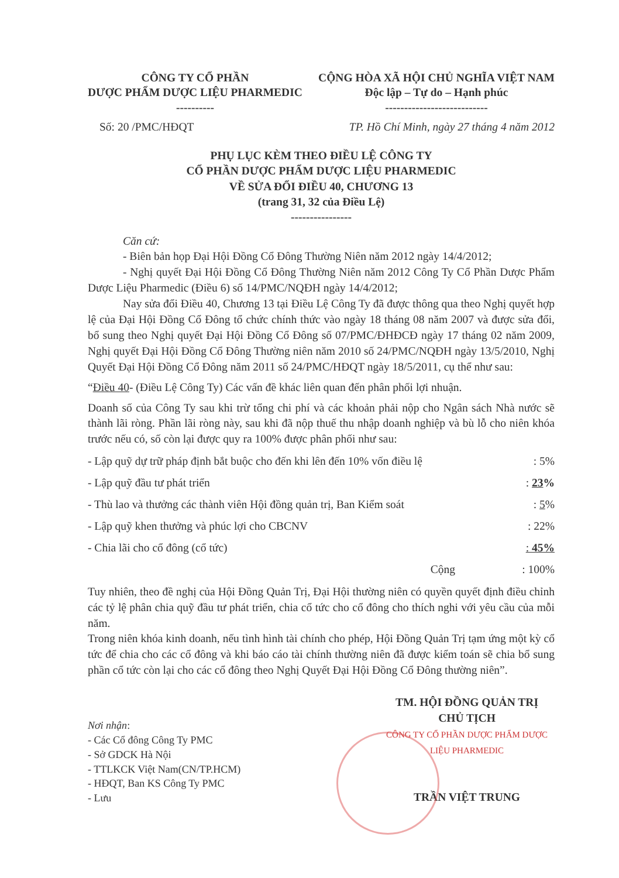CÔNG TY CỔ PHẦN
DƯỢC PHẨM DƯỢC LIỆU PHARMEDIC
----------
CỘNG HÒA XÃ HỘI CHỦ NGHĨA VIỆT NAM
Độc lập – Tự do – Hạnh phúc
---------------------------
Số: 20 /PMC/HĐQT TP. Hồ Chí Minh, ngày 27 tháng 4 năm 2012
PHỤ LỤC KÈM THEO ĐIỀU LỆ CÔNG TY
CỔ PHẦN DƯỢC PHẨM DƯỢC LIỆU PHARMEDIC
VỀ SỬA ĐỔI ĐIỀU 40, CHƯƠNG 13
(trang 31, 32 của Điều Lệ)
----------------
Căn cứ:
- Biên bản họp Đại Hội Đồng Cổ Đông Thường Niên năm 2012 ngày 14/4/2012;
- Nghị quyết Đại Hội Đồng Cổ Đông Thường Niên năm 2012 Công Ty Cổ Phần Dược Phẩm Dược Liệu Pharmedic (Điều 6) số 14/PMC/NQĐH ngày 14/4/2012;
Nay sửa đổi Điều 40, Chương 13 tại Điều Lệ Công Ty đã được thông qua theo Nghị quyết hợp lệ của Đại Hội Đồng Cổ Đông tổ chức chính thức vào ngày 18 tháng 08 năm 2007 và được sửa đổi, bổ sung theo Nghị quyết Đại Hội Đồng Cổ Đông số 07/PMC/ĐHĐCĐ ngày 17 tháng 02 năm 2009, Nghị quyết Đại Hội Đồng Cổ Đông Thường niên năm 2010 số 24/PMC/NQĐH ngày 13/5/2010, Nghị Quyết Đại Hội Đồng Cổ Đông năm 2011 số 24/PMC/HĐQT ngày 18/5/2011, cụ thể như sau:
“Điều 40- (Điều Lệ Công Ty) Các vấn đề khác liên quan đến phân phối lợi nhuận.
Doanh số của Công Ty sau khi trừ tổng chi phí và các khoản phải nộp cho Ngân sách Nhà nước sẽ thành lãi ròng. Phần lãi ròng này, sau khi đã nộp thuế thu nhập doanh nghiệp và bù lỗ cho niên khóa trước nếu có, số còn lại được quy ra 100% được phân phối như sau:
| - Lập quỹ dự trữ pháp định bắt buộc cho đến khi lên đến 10% vốn điều lệ | : 5% |
| - Lập quỹ đầu tư phát triển | : 23 % |
| - Thù lao và thưởng các thành viên Hội đồng quản trị, Ban Kiểm soát | : 5 % |
| - Lập quỹ khen thưởng và phúc lợi cho CBCNV | : 22% |
| - Chia lãi cho cổ đông (cổ tức) | : 45% |
| Cộng | : 100% |
Tuy nhiên, theo đề nghị của Hội Đồng Quản Trị, Đại Hội thường niên có quyền quyết định điều chỉnh các tỷ lệ phân chia quỹ đầu tư phát triển, chia cổ tức cho cổ đông cho thích nghi với yêu cầu của mỗi năm.
Trong niên khóa kinh doanh, nếu tình hình tài chính cho phép, Hội Đồng Quản Trị tạm ứng một kỳ cổ tức để chia cho các cổ đông và khi báo cáo tài chính thường niên đã được kiểm toán sẽ chia bổ sung phần cổ tức còn lại cho các cổ đông theo Nghị Quyết Đại Hội Đồng Cổ Đông thường niên”.
Nơi nhận:
- Các Cổ đông Công Ty PMC
- Sở GDCK Hà Nội
- TTLKCK Việt Nam(CN/TP.HCM)
- HĐQT, Ban KS Công Ty PMC
- Lưu
TM. HỘI ĐỒNG QUẢN TRỊ
CHỦ TỊCH
CÔNG TY CỔ PHẦN DƯỢC PHẨM DƯỢC LIỆU PHARMEDIC
TRẦN VIỆT TRUNG